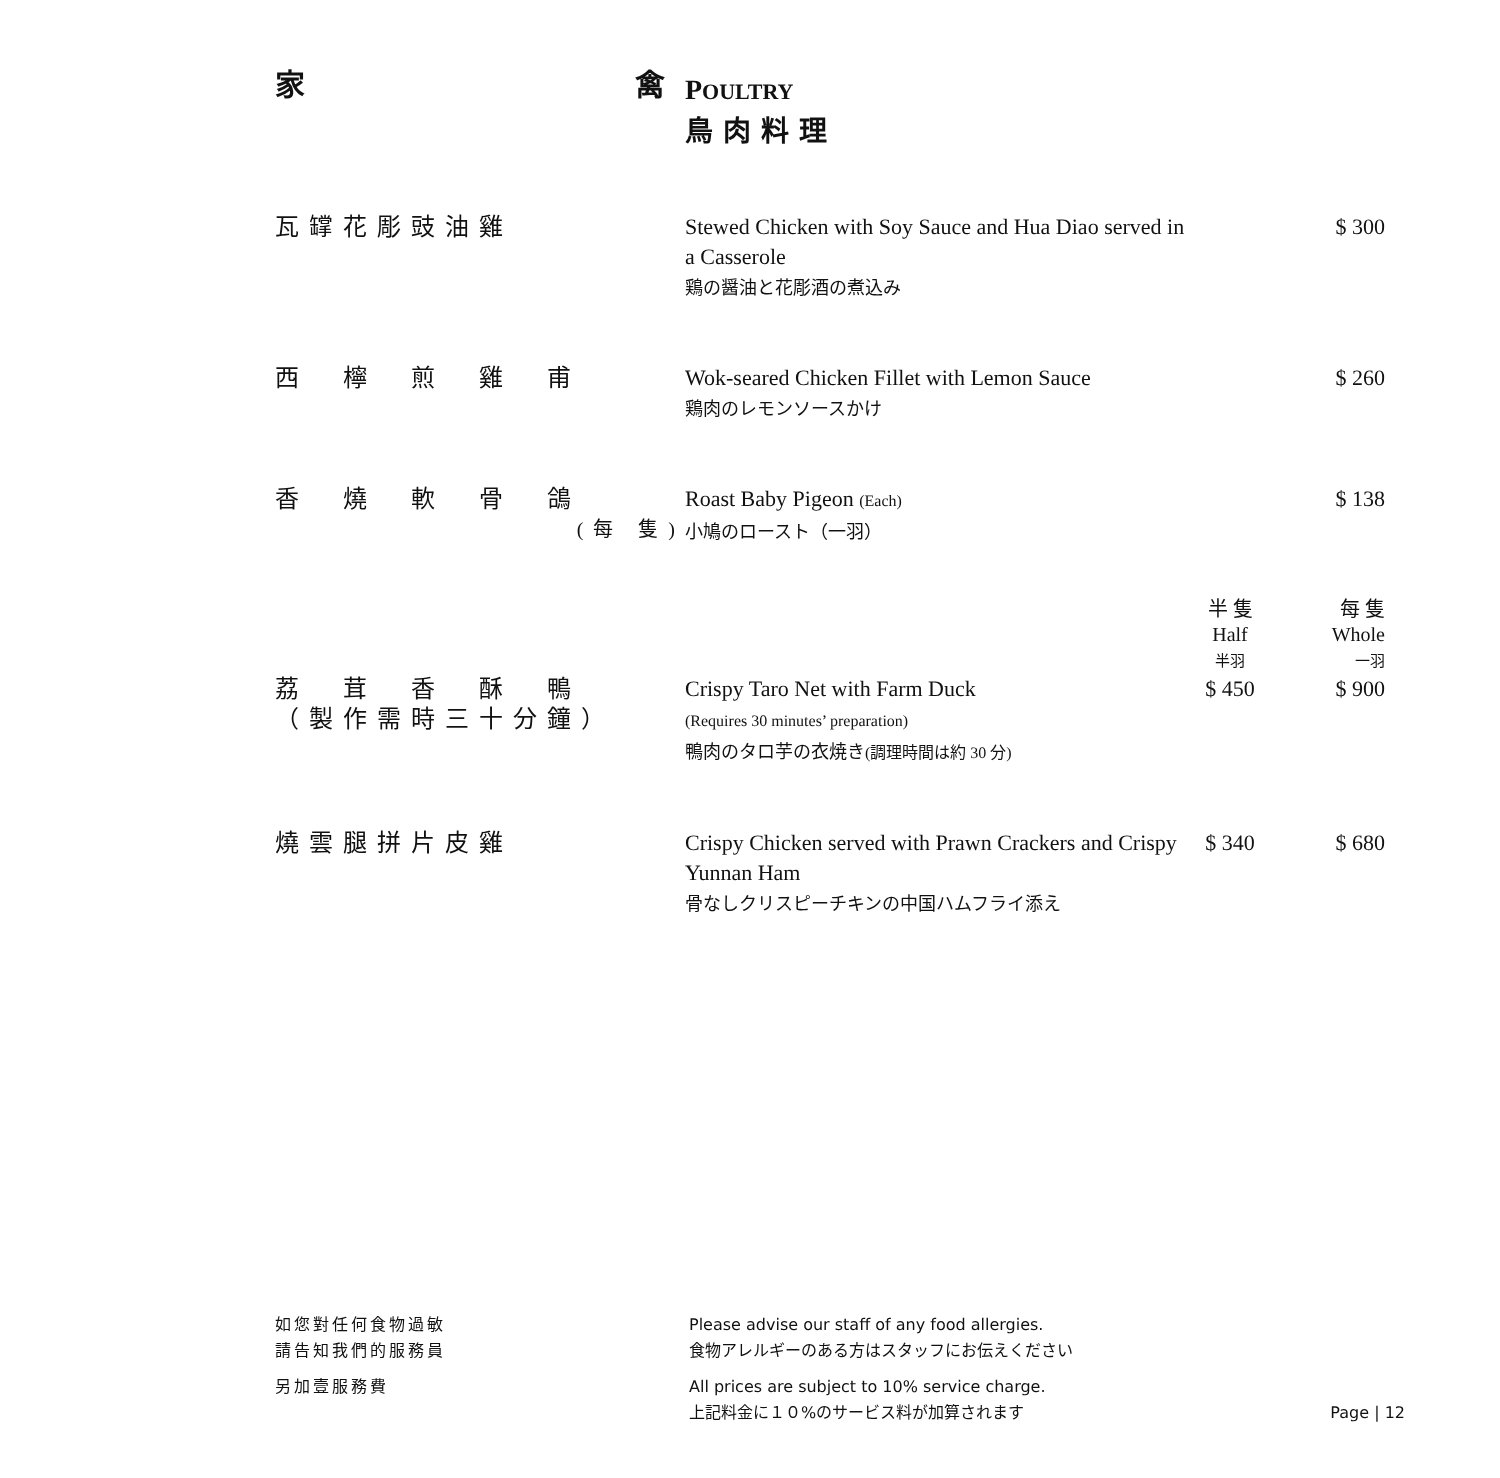| 家 禽 | P OULTRY 鳥肉料理 | | |
| 瓦罉花彫豉油雞 | Stewed Chicken with Soy Sauce and Hua Diao served in a Casserole 鶏の醤油と花彫酒の煮込み | | $ 300 |
| 西 檸 煎 雞 甫 | Wok-seared Chicken Fillet with Lemon Sauce 鶏肉のレモンソースかけ | | $ 260 |
| 香 燒 軟 骨 鴿 (每 隻) | Roast Baby Pigeon (Each) 小鳩のロースト（一羽） | | $ 138 |
| | | 半 隻 Half 半羽 | 每 隻 Whole 一羽 |
| 荔 茸 香 酥 鴨 （製作需時三十分鐘） | Crispy Taro Net with Farm Duck (Requires 30 minutes’ preparation) 鴨肉のタロ芋の衣焼き (調理時間は約 30 分) | $ 450 | $ 900 |
| 燒雲腿拼片皮雞 | Crispy Chicken served with Prawn Crackers and Crispy Yunnan Ham 骨なしクリスピーチキンの中国ハムフライ添え | $ 340 | $ 680 |
| 如您對任何食物過敏 請告知我們的服務員 | Please advise our staff of any food allergies. 食物アレルギーのある方はスタッフにお伝えください | |
| 另加壹服務費 | All prices are subject to 10% service charge. 上記料金に１０%のサービス料が加算されます | Page / 12 |